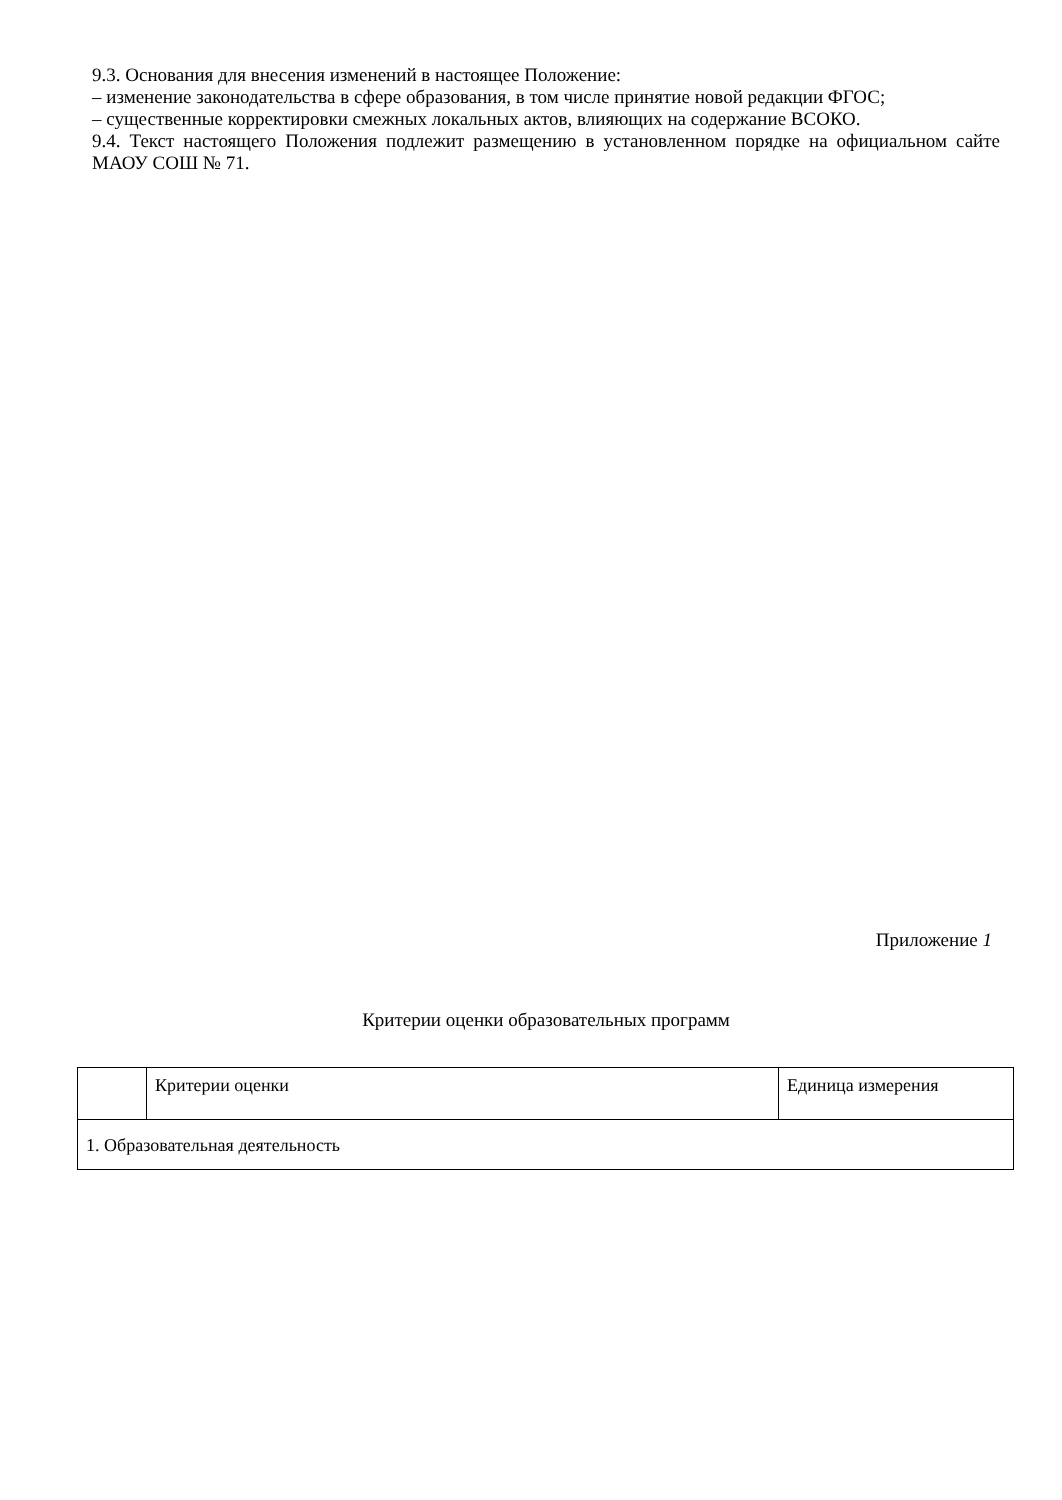9.3. Основания для внесения изменений в настоящее Положение:
– изменение законодательства в сфере образования, в том числе принятие новой редакции ФГОС;
– существенные корректировки смежных локальных актов, влияющих на содержание ВСОКО.
9.4. Текст настоящего Положения подлежит размещению в установленном порядке на официальном сайте МАОУ СОШ № 71.
Приложение 1
Критерии оценки образовательных программ
| | Критерии оценки | Единица измерения |
| 1. Образовательная деятельность | | |